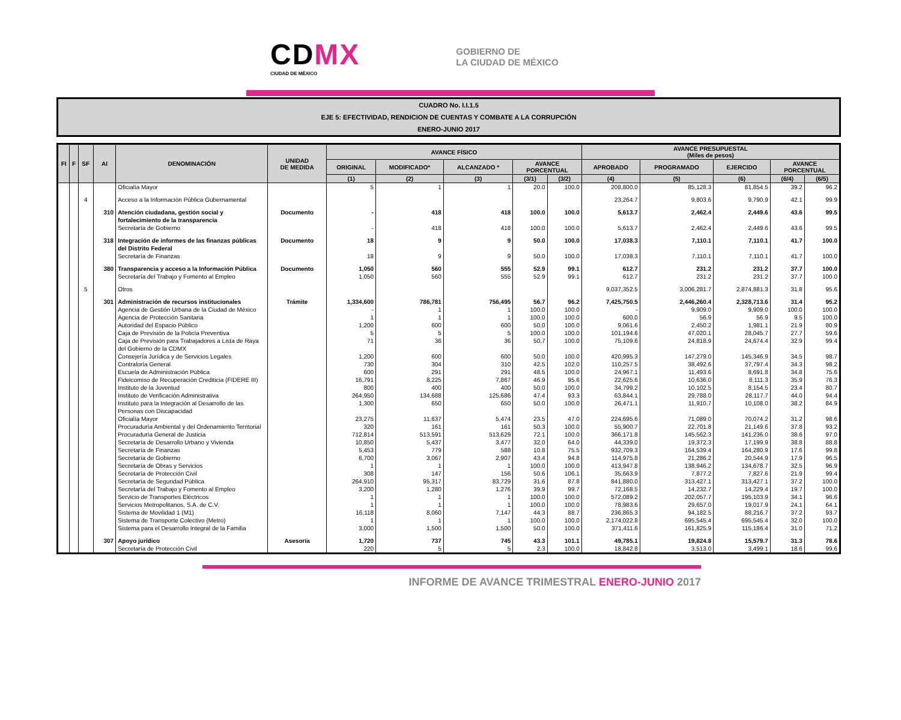CDMX
CIUDAD DE MÉXICO
GOBIERNO DE
LA CIUDAD DE MÉXICO
CUADRO No. I.I.1.5
EJE 5: EFECTIVIDAD, RENDICION DE CUENTAS Y COMBATE A LA CORRUPCIÓN
ENERO-JUNIO 2017
| FI | F | SF | AI | DENOMINACIÓN | UNIDAD DE MEDIDA | AVANCE FÍSICO | | | | | AVANCE PRESUPUESTAL (Miles de pesos) | | | | |
| --- | --- | --- | --- | --- | --- | --- | --- | --- | --- | --- | --- | --- | --- | --- | --- |
| | | | | | | ORIGINAL | MODIFICADO* | ALCANZADO * | AVANCE PORCENTUAL | | APROBADO | PROGRAMADO | EJERCIDO | AVANCE PORCENTUAL | |
| | | | | | | (1) | (2) | (3) | (3/1) | (3/2) | (4) | (5) | (6) | (6/4) | (6/5) |
| | | | | Oficialía Mayor | | 5 | 1 | 1 | 20.0 | 100.0 | 208,800.0 | 85,128.3 | 81,854.5 | 39.2 | 96.2 |
| | | 4 | | Acceso a la Información Pública Gubernamental | | | | | | | 23,264.7 | 9,803.6 | 9,790.9 | 42.1 | 99.9 |
| | | | 310 | Atención ciudadana, gestión social y fortalecimiento de la transparencia | Documento | - | 418 | 418 | 100.0 | 100.0 | 5,613.7 | 2,462.4 | 2,449.6 | 43.6 | 99.5 |
| | | | | Secretaría de Gobierno | | - | 418 | 418 | 100.0 | 100.0 | 5,613.7 | 2,462.4 | 2,449.6 | 43.6 | 99.5 |
| | | | 318 | Integración de informes de las finanzas públicas del Distrito Federal | Documento | 18 | 9 | 9 | 50.0 | 100.0 | 17,038.3 | 7,110.1 | 7,110.1 | 41.7 | 100.0 |
| | | | | Secretaría de Finanzas | | 18 | 9 | 9 | 50.0 | 100.0 | 17,038.3 | 7,110.1 | 7,110.1 | 41.7 | 100.0 |
| | | | 380 | Transparencia y acceso a la Información Pública | Documento | 1,050 | 560 | 555 | 52.9 | 99.1 | 612.7 | 231.2 | 231.2 | 37.7 | 100.0 |
| | | | | Secretaría del Trabajo y Fomento al Empleo | | 1,050 | 560 | 555 | 52.9 | 99.1 | 612.7 | 231.2 | 231.2 | 37.7 | 100.0 |
| | | 5 | | Otros | | | | | | | 9,037,352.5 | 3,006,281.7 | 2,874,881.3 | 31.8 | 95.6 |
| | | | 301 | Administración de recursos institucionales | Trámite | 1,334,600 | 786,781 | 756,495 | 56.7 | 96.2 | 7,425,750.5 | 2,446,260.4 | 2,328,713.6 | 31.4 | 95.2 |
| | | | | Agencia de Gestión Urbana de la Ciudad de México | | - | 1 | 1 | 100.0 | 100.0 | - | 9,909.0 | 9,909.0 | 100.0 | 100.0 |
| | | | | Agencia de Protección Sanitaria | | 1 | 1 | 1 | 100.0 | 100.0 | 600.0 | 56.9 | 56.9 | 9.5 | 100.0 |
| | | | | Autoridad del Espacio Público | | 1,200 | 600 | 600 | 50.0 | 100.0 | 9,061.6 | 2,450.2 | 1,981.1 | 21.9 | 80.9 |
| | | | | Caja de Previsión de la Policía Preventiva | | 5 | 5 | 5 | 100.0 | 100.0 | 101,194.6 | 47,020.1 | 28,045.7 | 27.7 | 59.6 |
| | | | | Caja de Previsión para Trabajadores a Lista de Raya del Gobierno de la CDMX | | 71 | 36 | 36 | 50.7 | 100.0 | 75,109.6 | 24,818.9 | 24,674.4 | 32.9 | 99.4 |
| | | | | Consejería Jurídica y de Servicios Legales | | 1,200 | 600 | 600 | 50.0 | 100.0 | 420,995.3 | 147,279.0 | 145,346.9 | 34.5 | 98.7 |
| | | | | Contraloría General | | 730 | 304 | 310 | 42.5 | 102.0 | 110,257.5 | 38,492.6 | 37,797.4 | 34.3 | 98.2 |
| | | | | Escuela de Administración Pública | | 600 | 291 | 291 | 48.5 | 100.0 | 24,967.1 | 11,493.6 | 8,691.8 | 34.8 | 75.6 |
| | | | | Fideicomiso de Recuperación Crediticia (FIDERE III) | | 16,791 | 8,225 | 7,867 | 46.9 | 95.6 | 22,625.6 | 10,636.0 | 8,111.3 | 35.9 | 76.3 |
| | | | | Instituto de la Juventud | | 800 | 400 | 400 | 50.0 | 100.0 | 34,799.2 | 10,102.5 | 8,154.5 | 23.4 | 80.7 |
| | | | | Instituto de Verificación Administrativa | | 264,950 | 134,688 | 125,686 | 47.4 | 93.3 | 63,844.1 | 29,788.0 | 28,117.7 | 44.0 | 94.4 |
| | | | | Instituto para la Integración al Desarrollo de las Personas con Discapacidad | | 1,300 | 650 | 650 | 50.0 | 100.0 | 26,471.1 | 11,910.7 | 10,108.0 | 38.2 | 84.9 |
| | | | | Oficialía Mayor | | 23,275 | 11,637 | 5,474 | 23.5 | 47.0 | 224,695.6 | 71,089.0 | 70,074.2 | 31.2 | 98.6 |
| | | | | Procuraduría Ambiental y del Ordenamiento Territorial | | 320 | 161 | 161 | 50.3 | 100.0 | 55,900.7 | 22,701.8 | 21,149.6 | 37.8 | 93.2 |
| | | | | Procuraduría General de Justicia | | 712,814 | 513,591 | 513,629 | 72.1 | 100.0 | 366,171.8 | 145,562.3 | 141,236.0 | 38.6 | 97.0 |
| | | | | Secretaría de Desarrollo Urbano y Vivienda | | 10,850 | 5,437 | 3,477 | 32.0 | 64.0 | 44,339.0 | 19,372.3 | 17,199.9 | 38.8 | 88.8 |
| | | | | Secretaría de Finanzas | | 5,453 | 779 | 588 | 10.8 | 75.5 | 932,709.3 | 164,539.4 | 164,280.9 | 17.6 | 99.8 |
| | | | | Secretaría de Gobierno | | 6,700 | 3,067 | 2,907 | 43.4 | 94.8 | 114,975.8 | 21,286.2 | 20,544.9 | 17.9 | 96.5 |
| | | | | Secretaría de Obras y Servicios | | 1 | 1 | 1 | 100.0 | 100.0 | 413,947.8 | 138,946.2 | 134,678.7 | 32.5 | 96.9 |
| | | | | Secretaría de Protección Civil | | 308 | 147 | 156 | 50.6 | 106.1 | 35,663.9 | 7,877.2 | 7,827.6 | 21.9 | 99.4 |
| | | | | Secretaría de Seguridad Pública | | 264,910 | 95,317 | 83,729 | 31.6 | 87.8 | 841,880.0 | 313,427.1 | 313,427.1 | 37.2 | 100.0 |
| | | | | Secretaría del Trabajo y Fomento al Empleo | | 3,200 | 1,280 | 1,276 | 39.9 | 99.7 | 72,168.5 | 14,232.7 | 14,229.4 | 19.7 | 100.0 |
| | | | | Servicio de Transportes Eléctricos | | 1 | 1 | 1 | 100.0 | 100.0 | 572,089.2 | 202,057.7 | 195,103.9 | 34.1 | 96.6 |
| | | | | Servicios Metropolitanos, S.A. de C.V. | | 1 | 1 | 1 | 100.0 | 100.0 | 78,983.6 | 29,657.0 | 19,017.9 | 24.1 | 64.1 |
| | | | | Sistema de Movilidad 1 (M1) | | 16,118 | 8,060 | 7,147 | 44.3 | 88.7 | 236,865.3 | 94,182.5 | 88,216.7 | 37.2 | 93.7 |
| | | | | Sistema de Transporte Colectivo (Metro) | | 1 | 1 | 1 | 100.0 | 100.0 | 2,174,022.8 | 695,545.4 | 695,545.4 | 32.0 | 100.0 |
| | | | | Sistema para el Desarrollo Integral de la Familia | | 3,000 | 1,500 | 1,500 | 50.0 | 100.0 | 371,411.6 | 161,825.9 | 115,186.4 | 31.0 | 71.2 |
| | | | 307 | Apoyo jurídico | Asesoría | 1,720 | 737 | 745 | 43.3 | 101.1 | 49,785.1 | 19,824.8 | 15,579.7 | 31.3 | 78.6 |
| | | | | Secretaría de Protección Civil | | 220 | 5 | 5 | 2.3 | 100.0 | 18,842.8 | 3,513.0 | 3,499.1 | 18.6 | 99.6 |
INFORME DE AVANCE TRIMESTRAL ENERO-JUNIO 2017